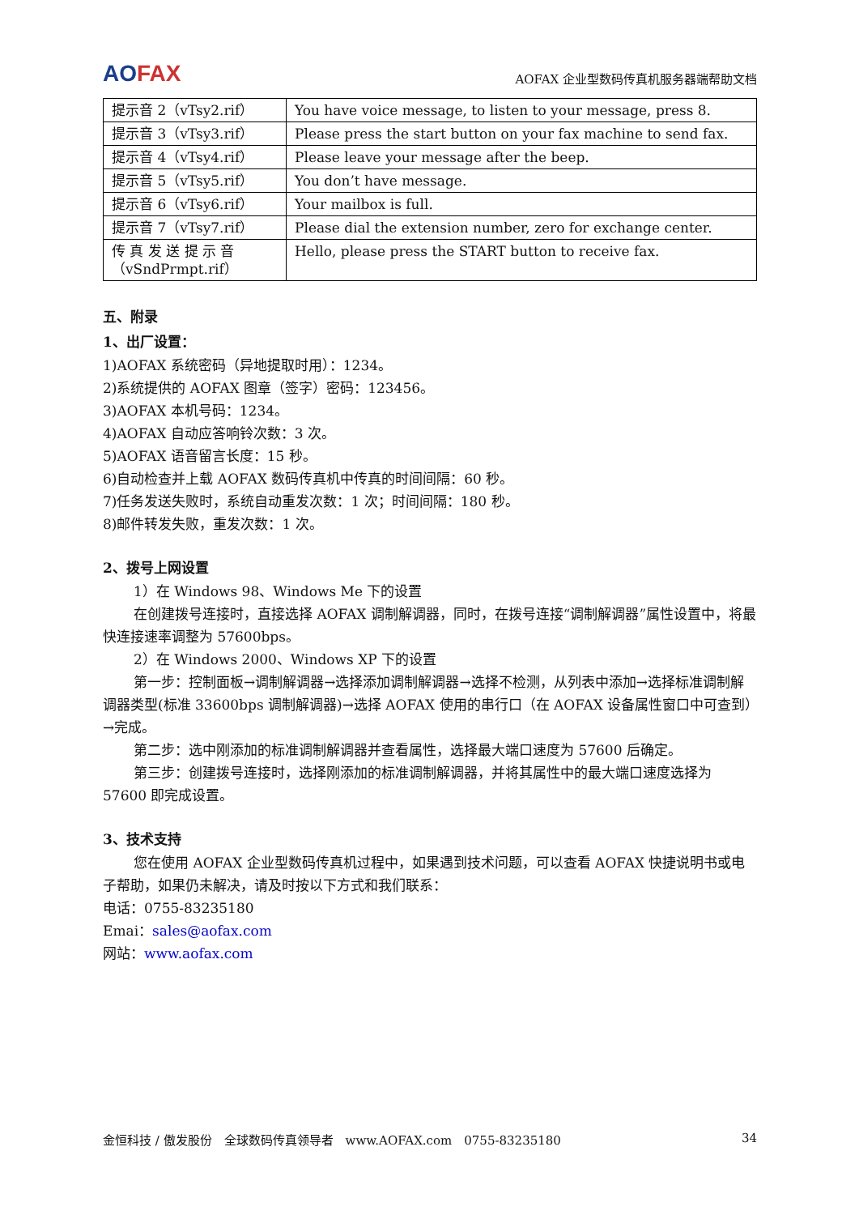AOFAX
AOFAX 企业型数码传真机服务器端帮助文档
| 提示音 2（vTsy2.rif） | You have voice message, to listen to your message, press 8. |
| 提示音 3（vTsy3.rif） | Please press the start button on your fax machine to send fax. |
| 提示音 4（vTsy4.rif） | Please leave your message after the beep. |
| 提示音 5（vTsy5.rif） | You don’t have message. |
| 提示音 6（vTsy6.rif） | Your mailbox is full. |
| 提示音 7（vTsy7.rif） | Please dial the extension number, zero for exchange center. |
| 传 真 发 送 提 示 音（vSndPrmpt.rif） | Hello, please press the START button to receive fax. |
五、附录
1、出厂设置：
1)AOFAX 系统密码（异地提取时用）：1234。
2)系统提供的 AOFAX 图章（签字）密码：123456。
3)AOFAX 本机号码：1234。
4)AOFAX 自动应答响铃次数：3 次。
5)AOFAX 语音留言长度：15 秒。
6)自动检查并上载 AOFAX 数码传真机中传真的时间间隔：60 秒。
7)任务发送失败时，系统自动重发次数：1 次；时间间隔：180 秒。
8)邮件转发失败，重发次数：1 次。
2、拨号上网设置
1）在 Windows 98、Windows Me 下的设置
在创建拨号连接时，直接选择 AOFAX 调制解调器，同时，在拨号连接“调制解调器”属性设置中，将最快连接速率调整为 57600bps。
2）在 Windows 2000、Windows XP 下的设置
第一步：控制面板→调制解调器→选择添加调制解调器→选择不检测，从列表中添加→选择标准调制解调器类型(标准 33600bps 调制解调器)→选择 AOFAX 使用的串行口（在 AOFAX 设备属性窗口中可查到）→完成。
第二步：选中刚添加的标准调制解调器并查看属性，选择最大端口速度为 57600 后确定。
第三步：创建拨号连接时，选择刚添加的标准调制解调器，并将其属性中的最大端口速度选择为 57600 即完成设置。
3、技术支持
您在使用 AOFAX 企业型数码传真机过程中，如果遇到技术问题，可以查看 AOFAX 快捷说明书或电子帮助，如果仍未解决，请及时按以下方式和我们联系：
电话：0755-83235180
Emai：sales@aofax.com
网站：www.aofax.com
金恒科技 / 傲发股份　全球数码传真领导者　www.AOFAX.com　0755-83235180 34